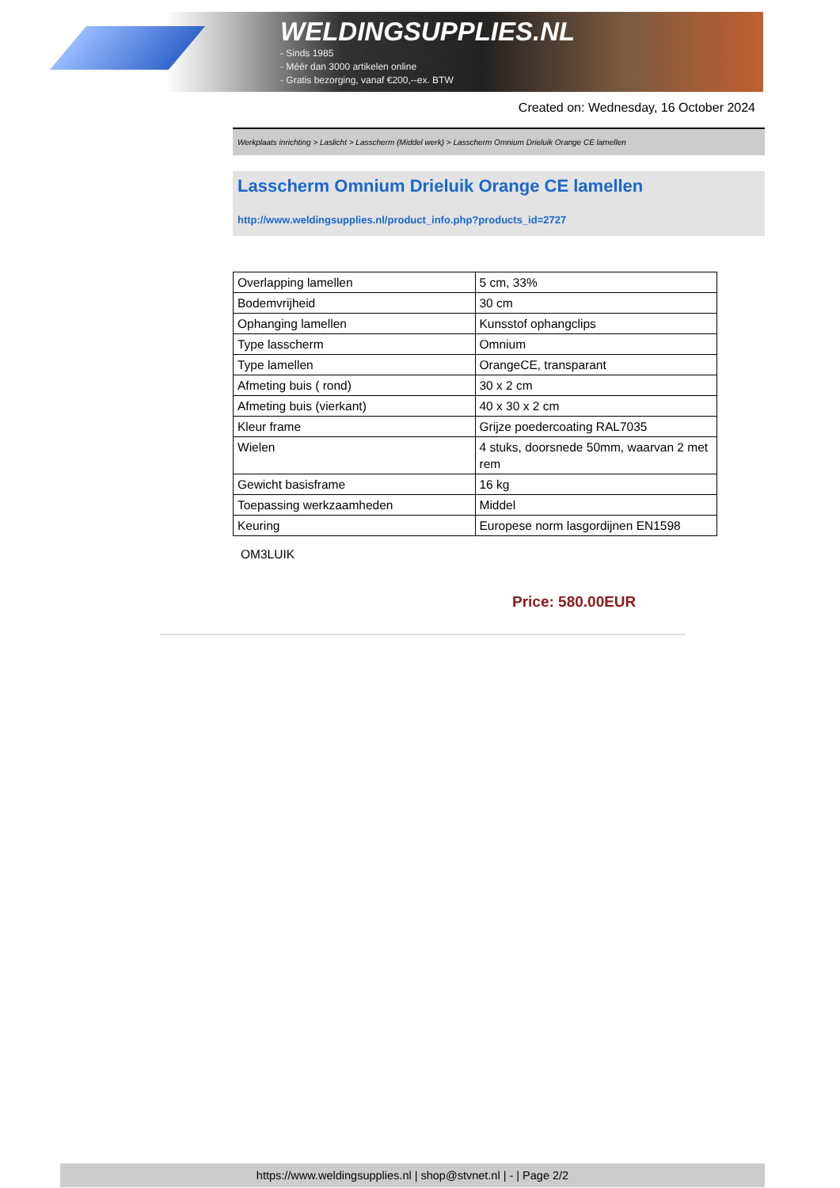WELDINGSUPPLIES.NL
- Sinds 1985
- Méér dan 3000 artikelen online
- Gratis bezorging, vanaf €200,--ex. BTW
Created on: Wednesday, 16 October 2024
Werkplaats inrichting > Laslicht > Lasscherm (Middel werk) > Lasscherm Omnium Drieluik Orange CE lamellen
Lasscherm Omnium Drieluik Orange CE lamellen
http://www.weldingsupplies.nl/product_info.php?products_id=2727
| Overlapping lamellen | 5 cm, 33% |
| Bodemvrijheid | 30 cm |
| Ophanging lamellen | Kunsstof ophangclips |
| Type lasscherm | Omnium |
| Type lamellen | OrangeCE, transparant |
| Afmeting buis ( rond) | 30 x 2 cm |
| Afmeting buis (vierkant) | 40 x 30 x 2 cm |
| Kleur frame | Grijze poedercoating RAL7035 |
| Wielen | 4 stuks, doorsnede 50mm, waarvan 2 met rem |
| Gewicht basisframe | 16 kg |
| Toepassing werkzaamheden | Middel |
| Keuring | Europese norm lasgordijnen EN1598 |
OM3LUIK
Price: 580.00EUR
https://www.weldingsupplies.nl | shop@stvnet.nl | - | Page 2/2